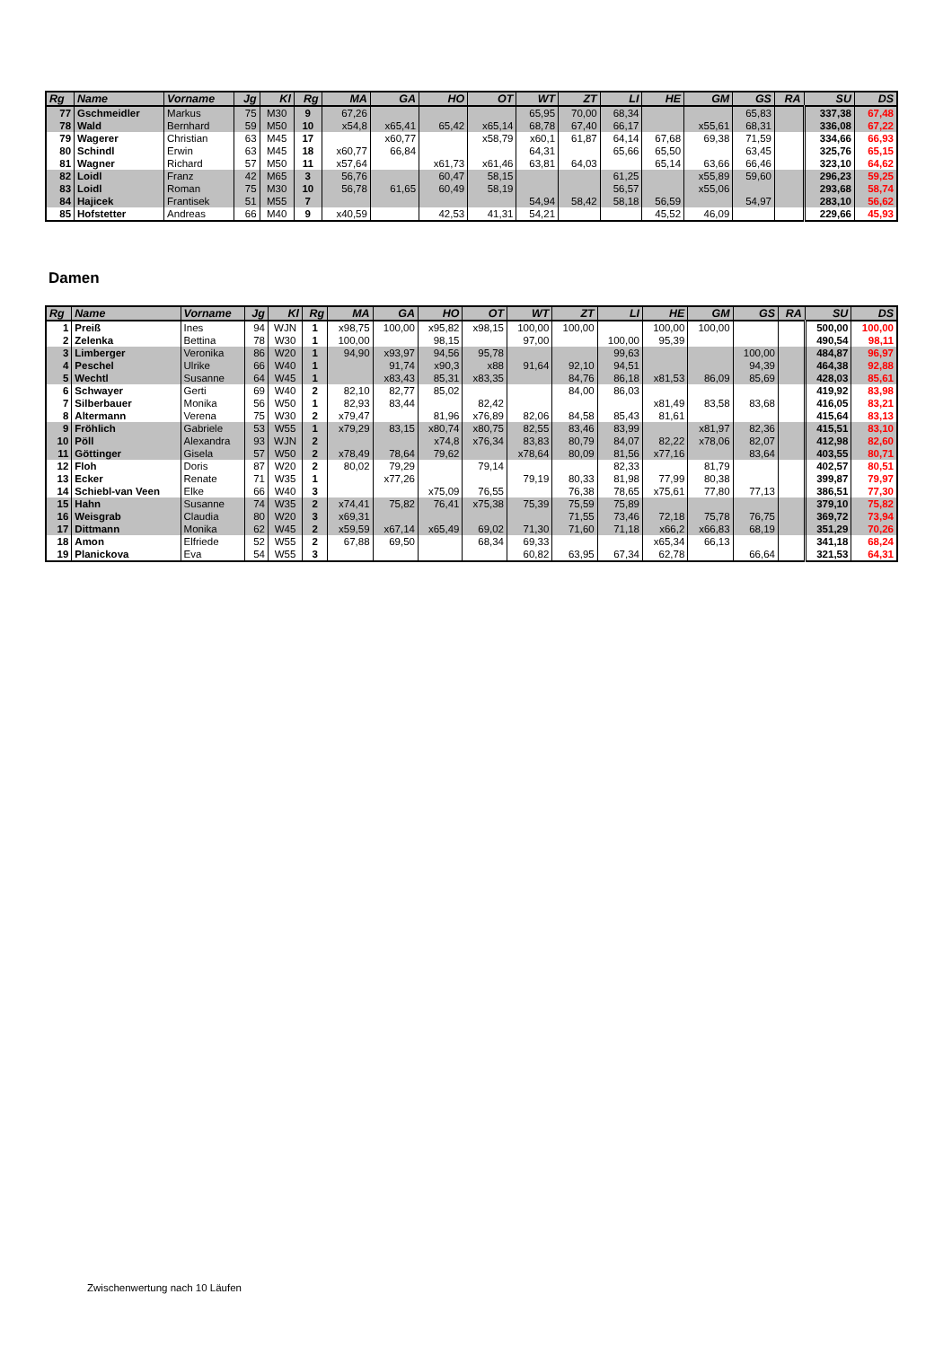| Rg | Name | Vorname | Jg | Kl | Rg | MA | GA | HO | OT | WT | ZT | LI | HE | GM | GS | RA | SU | DS |
| --- | --- | --- | --- | --- | --- | --- | --- | --- | --- | --- | --- | --- | --- | --- | --- | --- | --- | --- |
| 77 | Gschmeidler | Markus | 75 | M30 | 9 | 67,26 | | | | 65,95 | 70,00 | 68,34 | | | 65,83 | | 337,38 | 67,48 |
| 78 | Wald | Bernhard | 59 | M50 | 10 | x54,8 | x65,41 | 65,42 | x65,14 | 68,78 | 67,40 | 66,17 | | x55,61 | 68,31 | | 336,08 | 67,22 |
| 79 | Wagerer | Christian | 63 | M45 | 17 | | x60,77 | | x58,79 | x60,1 | 61,87 | 64,14 | 67,68 | 69,38 | 71,59 | | 334,66 | 66,93 |
| 80 | Schindl | Erwin | 63 | M45 | 18 | x60,77 | 66,84 | | | 64,31 | | 65,66 | 65,50 | | 63,45 | | 325,76 | 65,15 |
| 81 | Wagner | Richard | 57 | M50 | 11 | x57,64 | | x61,73 | x61,46 | 63,81 | 64,03 | | 65,14 | 63,66 | 66,46 | | 323,10 | 64,62 |
| 82 | Loidl | Franz | 42 | M65 | 3 | 56,76 | | 60,47 | 58,15 | | | 61,25 | | x55,89 | 59,60 | | 296,23 | 59,25 |
| 83 | Loidl | Roman | 75 | M30 | 10 | 56,78 | 61,65 | 60,49 | 58,19 | | | 56,57 | | x55,06 | | | 293,68 | 58,74 |
| 84 | Hajicek | Frantisek | 51 | M55 | 7 | | | | | 54,94 | 58,42 | 58,18 | 56,59 | | 54,97 | | 283,10 | 56,62 |
| 85 | Hofstetter | Andreas | 66 | M40 | 9 | x40,59 | | 42,53 | 41,31 | 54,21 | | | 45,52 | 46,09 | | | 229,66 | 45,93 |
Damen
| Rg | Name | Vorname | Jg | Kl | Rg | MA | GA | HO | OT | WT | ZT | LI | HE | GM | GS | RA | SU | DS |
| --- | --- | --- | --- | --- | --- | --- | --- | --- | --- | --- | --- | --- | --- | --- | --- | --- | --- | --- |
| 1 | Preiß | Ines | 94 | WJN | 1 | x98,75 | 100,00 | x95,82 | x98,15 | 100,00 | 100,00 | | 100,00 | 100,00 | | | 500,00 | 100,00 |
| 2 | Zelenka | Bettina | 78 | W30 | 1 | 100,00 | | 98,15 | | 97,00 | | 100,00 | 95,39 | | | | 490,54 | 98,11 |
| 3 | Limberger | Veronika | 86 | W20 | 1 | 94,90 | x93,97 | 94,56 | 95,78 | | | 99,63 | | | 100,00 | | 484,87 | 96,97 |
| 4 | Peschel | Ulrike | 66 | W40 | 1 | | 91,74 | x90,3 | x88 | 91,64 | 92,10 | 94,51 | | | 94,39 | | 464,38 | 92,88 |
| 5 | Wechtl | Susanne | 64 | W45 | 1 | | x83,43 | 85,31 | x83,35 | | 84,76 | 86,18 | x81,53 | 86,09 | 85,69 | | 428,03 | 85,61 |
| 6 | Schwayer | Gerti | 69 | W40 | 2 | 82,10 | 82,77 | 85,02 | | | 84,00 | 86,03 | | | | | 419,92 | 83,98 |
| 7 | Silberbauer | Monika | 56 | W50 | 1 | 82,93 | 83,44 | | 82,42 | | | | x81,49 | 83,58 | 83,68 | | 416,05 | 83,21 |
| 8 | Altermann | Verena | 75 | W30 | 2 | x79,47 | | 81,96 | x76,89 | 82,06 | 84,58 | 85,43 | 81,61 | | | | 415,64 | 83,13 |
| 9 | Fröhlich | Gabriele | 53 | W55 | 1 | x79,29 | 83,15 | x80,74 | x80,75 | 82,55 | 83,46 | 83,99 | | x81,97 | 82,36 | | 415,51 | 83,10 |
| 10 | Pöll | Alexandra | 93 | WJN | 2 | | | x74,8 | x76,34 | 83,83 | 80,79 | 84,07 | 82,22 | x78,06 | 82,07 | | 412,98 | 82,60 |
| 11 | Göttinger | Gisela | 57 | W50 | 2 | x78,49 | 78,64 | 79,62 | | x78,64 | 80,09 | 81,56 | x77,16 | | 83,64 | | 403,55 | 80,71 |
| 12 | Floh | Doris | 87 | W20 | 2 | 80,02 | 79,29 | | 79,14 | | | 82,33 | | 81,79 | | | 402,57 | 80,51 |
| 13 | Ecker | Renate | 71 | W35 | 1 | | x77,26 | | | 79,19 | 80,33 | 81,98 | 77,99 | 80,38 | | | 399,87 | 79,97 |
| 14 | Schiebl-van Veen | Elke | 66 | W40 | 3 | | | x75,09 | 76,55 | | 76,38 | 78,65 | x75,61 | 77,80 | 77,13 | | 386,51 | 77,30 |
| 15 | Hahn | Susanne | 74 | W35 | 2 | x74,41 | 75,82 | 76,41 | x75,38 | 75,39 | 75,59 | 75,89 | | | | | 379,10 | 75,82 |
| 16 | Weisgrab | Claudia | 80 | W20 | 3 | x69,31 | | | | | 71,55 | 73,46 | 72,18 | 75,78 | 76,75 | | 369,72 | 73,94 |
| 17 | Dittmann | Monika | 62 | W45 | 2 | x59,59 | x67,14 | x65,49 | 69,02 | 71,30 | 71,60 | 71,18 | x66,2 | x66,83 | 68,19 | | 351,29 | 70,26 |
| 18 | Amon | Elfriede | 52 | W55 | 2 | 67,88 | 69,50 | | 68,34 | 69,33 | | | x65,34 | 66,13 | | | 341,18 | 68,24 |
| 19 | Planickova | Eva | 54 | W55 | 3 | | | | | 60,82 | 63,95 | 67,34 | 62,78 | | 66,64 | | 321,53 | 64,31 |
Zwischenwertung nach 10 Läufen